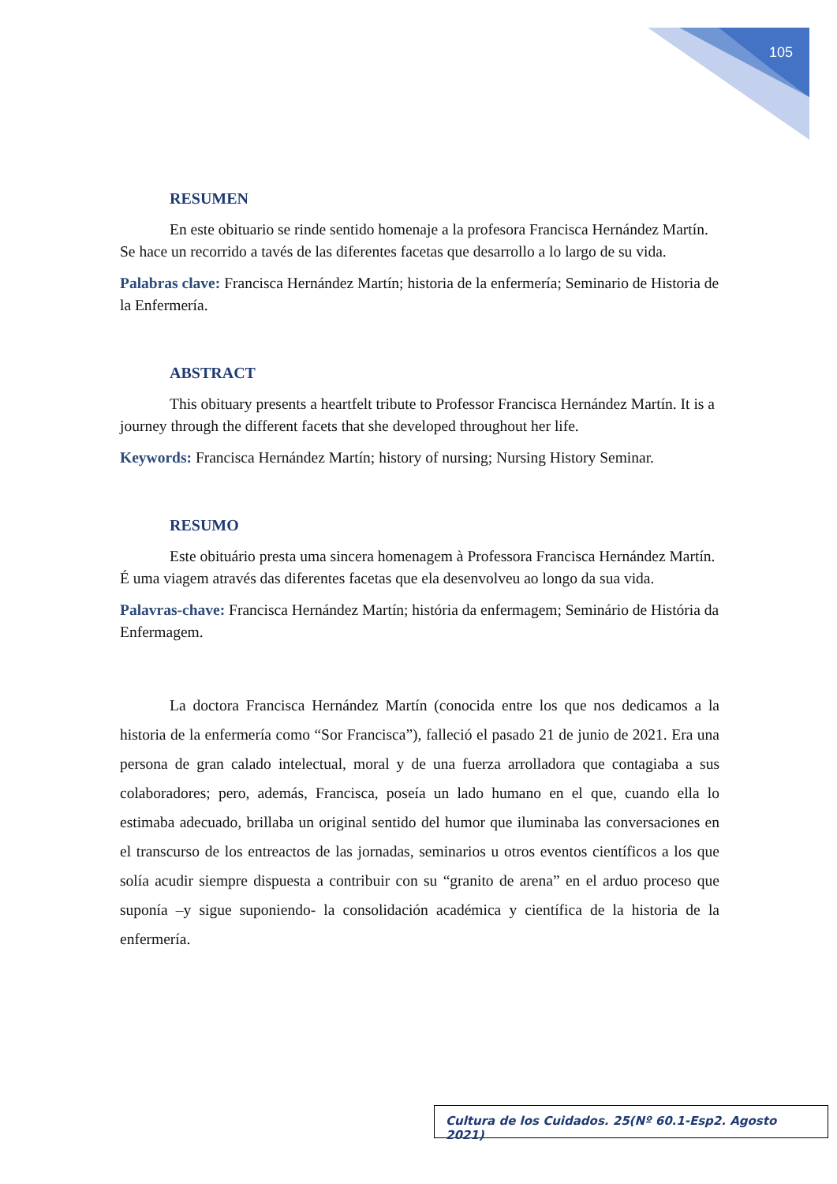105
RESUMEN
En este obituario se rinde sentido homenaje a la profesora Francisca Hernández Martín. Se hace un recorrido a tavés de las diferentes facetas que desarrollo a lo largo de su vida.
Palabras clave: Francisca Hernández Martín; historia de la enfermería; Seminario de Historia de la Enfermería.
ABSTRACT
This obituary presents a heartfelt tribute to Professor Francisca Hernández Martín. It is a journey through the different facets that she developed throughout her life.
Keywords: Francisca Hernández Martín; history of nursing; Nursing History Seminar.
RESUMO
Este obituário presta uma sincera homenagem à Professora Francisca Hernández Martín. É uma viagem através das diferentes facetas que ela desenvolveu ao longo da sua vida.
Palavras-chave: Francisca Hernández Martín; história da enfermagem; Seminário de História da Enfermagem.
La doctora Francisca Hernández Martín (conocida entre los que nos dedicamos a la historia de la enfermería como “Sor Francisca”), falleció el pasado 21 de junio de 2021. Era una persona de gran calado intelectual, moral y de una fuerza arrolladora que contagiaba a sus colaboradores; pero, además, Francisca, poseía un lado humano en el que, cuando ella lo estimaba adecuado, brillaba un original sentido del humor que iluminaba las conversaciones en el transcurso de los entreactos de las jornadas, seminarios u otros eventos científicos a los que solía acudir siempre dispuesta a contribuir con su “granito de arena” en el arduo proceso que suponía –y sigue suponiendo- la consolidación académica y científica de la historia de la enfermería.
Cultura de los Cuidados. 25(Nº 60.1-Esp2. Agosto 2021)